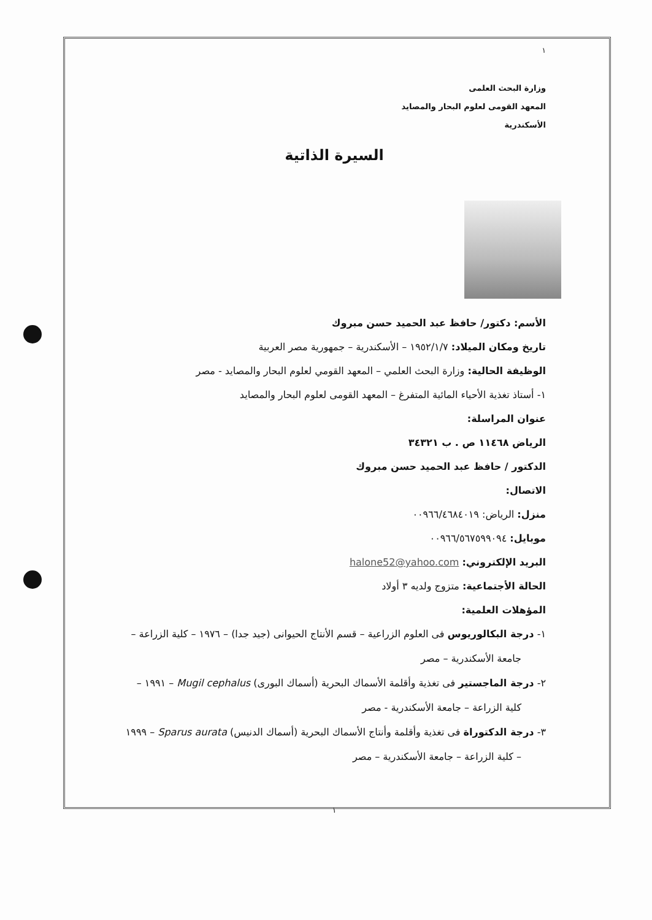١
وزارة البحث العلمى
المعهد القومى لعلوم البحار والمصايد
الأسكندرية
السيرة الذاتية
الأسم: دكتور/ حافظ عبد الحميد حسن مبروك
تاريخ ومكان الميلاد: ١٩٥٢/١/٧ – الأسكندرية – جمهورية مصر العربية
الوظيفة الحالية: وزارة البحث العلمي – المعهد القومي لعلوم البحار والمصايد - مصر
١- أستاذ تغذية الأحياء المائية المتفرغ – المعهد القومى لعلوم البحار والمصايد
عنوان المراسلة:
الرياض ١١٤٦٨ ص . ب ٣٤٣٢١
الدكتور / حافظ عبد الحميد حسن مبروك
الاتصال:
منزل: الرياض: ٠٠٩٦٦/٤٦٨٤٠١٩
موبايل: ٠٠٩٦٦/٥٦٧٥٩٩٠٩٤
البريد الإلكتروني: halone52@yahoo.com
الحالة الأجتماعية: متزوج ولديه ٣ أولاد
المؤهلات العلمية:
١- درجة البكالوريوس فى العلوم الزراعية – قسم الأنتاج الحيوانى (جيد جدا) – ١٩٧٦ – كلية الزراعة – جامعة الأسكندرية – مصر
٢- درجة الماجستير فى تغذية وأقلمة الأسماك البحرية (أسماك البورى) Mugil cephalus – ١٩٩١ – كلية الزراعة – جامعة الأسكندرية - مصر
٣- درجة الدكتوراة فى تغذية وأقلمة وأنتاج الأسماك البحرية (أسماك الدنيس) Sparus aurata – ١٩٩٩ – كلية الزراعة – جامعة الأسكندرية – مصر
١